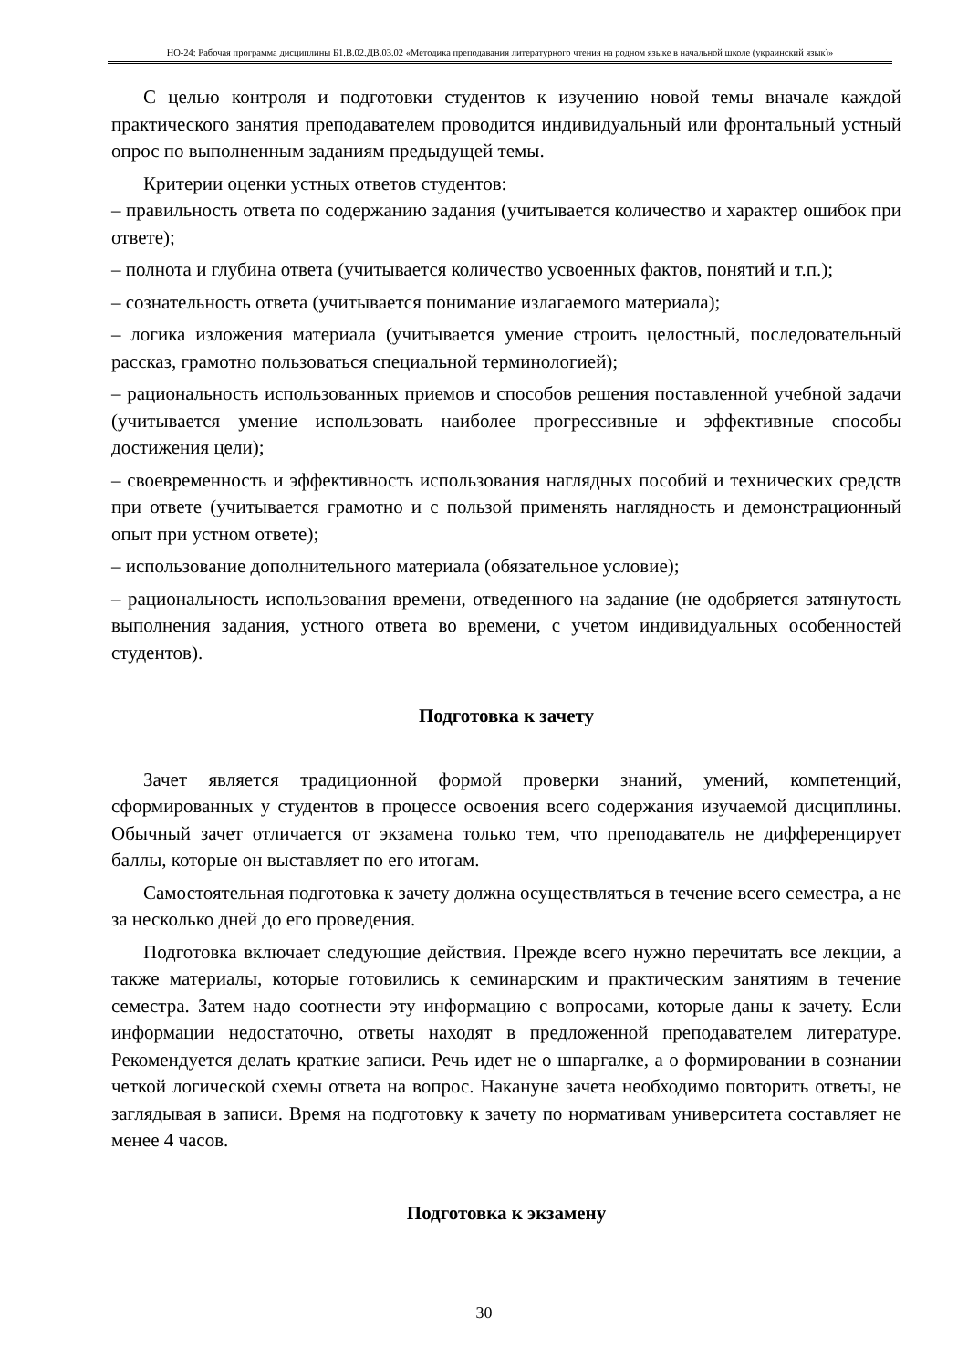НО-24: Рабочая программа дисциплины Б1.В.02.ДВ.03.02 «Методика преподавания литературного чтения на родном языке в начальной школе (украинский язык)»
С целью контроля и подготовки студентов к изучению новой темы вначале каждой практического занятия преподавателем проводится индивидуальный или фронтальный устный опрос по выполненным заданиям предыдущей темы.
Критерии оценки устных ответов студентов:
– правильность ответа по содержанию задания (учитывается количество и характер ошибок при ответе);
– полнота и глубина ответа (учитывается количество усвоенных фактов, понятий и т.п.);
– сознательность ответа (учитывается понимание излагаемого материала);
– логика изложения материала (учитывается умение строить целостный, последовательный рассказ, грамотно пользоваться специальной терминологией);
– рациональность использованных приемов и способов решения поставленной учебной задачи (учитывается умение использовать наиболее прогрессивные и эффективные способы достижения цели);
– своевременность и эффективность использования наглядных пособий и технических средств при ответе (учитывается грамотно и с пользой применять наглядность и демонстрационный опыт при устном ответе);
– использование дополнительного материала (обязательное условие);
– рациональность использования времени, отведенного на задание (не одобряется затянутость выполнения задания, устного ответа во времени, с учетом индивидуальных особенностей студентов).
Подготовка к зачету
Зачет является традиционной формой проверки знаний, умений, компетенций, сформированных у студентов в процессе освоения всего содержания изучаемой дисциплины. Обычный зачет отличается от экзамена только тем, что преподаватель не дифференцирует баллы, которые он выставляет по его итогам.
Самостоятельная подготовка к зачету должна осуществляться в течение всего семестра, а не за несколько дней до его проведения.
Подготовка включает следующие действия. Прежде всего нужно перечитать все лекции, а также материалы, которые готовились к семинарским и практическим занятиям в течение семестра. Затем надо соотнести эту информацию с вопросами, которые даны к зачету. Если информации недостаточно, ответы находят в предложенной преподавателем литературе. Рекомендуется делать краткие записи. Речь идет не о шпаргалке, а о формировании в сознании четкой логической схемы ответа на вопрос. Накануне зачета необходимо повторить ответы, не заглядывая в записи. Время на подготовку к зачету по нормативам университета составляет не менее 4 часов.
Подготовка к экзамену
30